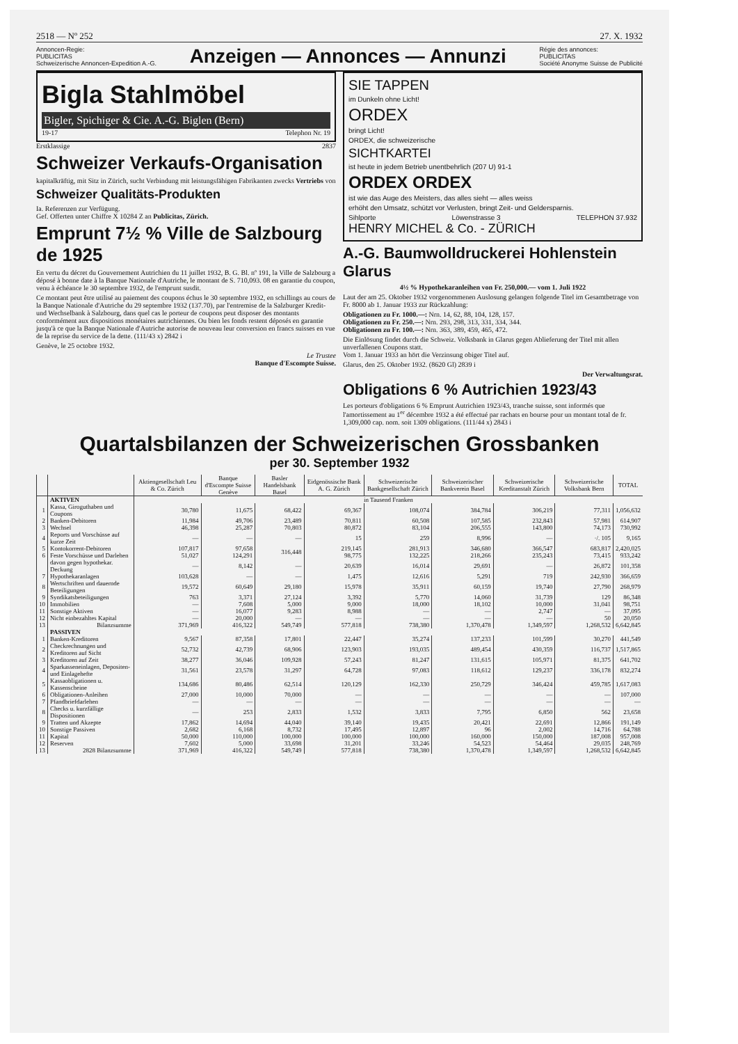2518 — Nº 252 27. X. 1932
Annoncen-Regie:
PUBLICITAS
Schweizerische Annoncen-Expedition A.-G.
Anzeigen — Annonces — Annunzi
Régie des annonces:
PUBLICITAS
Société Anonyme Suisse de Publicité
Bigla Stahlmöbel
Bigler, Spichiger & Cie. A.-G. Biglen (Bern)
19-17 Telephon Nr. 19
Erstklassige 2837
Schweizer Verkaufs-Organisation
kapitalkräftig, mit Sitz in Zürich, sucht Verbindung mit leistungsfähigen Fabrikanten zwecks Vertriebs von
Schweizer Qualitäts-Produkten
Ia. Referenzen zur Verfügung.
Gef. Offerten unter Chiffre X 10284 Z an Publicitas, Zürich.
Emprunt 7½ % Ville de Salzbourg de 1925
En vertu du décret du Gouvernement Autrichien du 11 juillet 1932, B. G. Bl. nº 191, la Ville de Salzbourg a déposé à bonne date à la Banque Nationale d'Autriche, le montant de S. 710,093. 08 en garantie du coupon, venu à échéance le 30 septembre 1932, de l'emprunt susdit.
Ce montant peut être utilisé au paiement des coupons échus le 30 septembre 1932, en schillings au cours de la Banque Nationale d'Autriche du 29 septembre 1932 (137.70), par l'entremise de la Salzburger Kredit- und Wechselbank à Salzbourg, dans quel cas le porteur de coupons peut disposer des montants conformément aux dispositions monétaires autrichiennes. Ou bien les fonds restent déposés en garantie jusqu'à ce que la Banque Nationale d'Autriche autorise de nouveau leur conversion en francs suisses en vue de la reprise du service de la dette. (111/43 x) 2842 i
Genève, le 25 octobre 1932.
Le Trustee
Banque d'Escompte Suisse.
SIE TAPPEN
im Dunkeln ohne Licht!
ORDEX
bringt Licht!
ORDEX, die schweizerische
SICHTKARTEI
ist heute in jedem Betrieb unentbehrlich (207 U) 91-1
ORDEX ORDEX
ist wie das Auge des Meisters, das alles sieht — alles weiss
erhöht den Umsatz, schützt vor Verlusten, bringt Zeit- und Geldersparnis.
Sihlporte Löwenstrasse 3 TELEPHON 37.932
HENRY MICHEL & Co. - ZÜRICH
A.-G. Baumwolldruckerei Hohlenstein Glarus
4½ % Hypothekaranleihen von Fr. 250,000.— vom 1. Juli 1922
Laut der am 25. Oktober 1932 vorgenommenen Auslosung gelangen folgende Titel im Gesamtbetrage von Fr. 8000 ab 1. Januar 1933 zur Rückzahlung:
Obligationen zu Fr. 1000.—: Nrn. 14, 62, 88, 104, 128, 157.
Obligationen zu Fr. 250.—: Nrn. 293, 298, 313, 331, 334, 344.
Obligationen zu Fr. 100.—: Nrn. 363, 389, 459, 465, 472.
Die Einlösung findet durch die Schweiz. Volksbank in Glarus gegen Ablieferung der Titel mit allen unverfallenen Coupons statt.
Vom 1. Januar 1933 an hört die Verzinsung obiger Titel auf.
Glarus, den 25. Oktober 1932. (8620 Gl) 2839 i
Der Verwaltungsrat.
Obligations 6 % Autrichien 1923/43
Les porteurs d'obligations 6 % Emprunt Autrichien 1923/43, tranche suisse, sont informés que l'amortissement au 1<sup>er</sup> décembre 1932 a été effectué par rachats en bourse pour un montant total de fr. 1,309,000 cap. nom. soit 1309 obligations. (111/44 x) 2843 i
Quartalsbilanzen der Schweizerischen Grossbanken
per 30. September 1932
| | | Aktiengesellschaft Leu & Co. Zürich | Banque d'Escompte Suisse Genève | Basler Handelsbank Basel | Eidgenössische Bank A. G. Zürich | Schweizerische Bankgesellschaft Zürich | Schweizerischer Bankverein Basel | Schweizerische Kreditanstalt Zürich | Schweizerische Volksbank Bern | TOTAL |
| --- | --- | --- | --- | --- | --- | --- | --- | --- | --- | --- |
| | AKTIVEN | in Tausend Franken | | | | | | | | |
| 1 | Kassa, Giroguthaben und Coupons | 30,780 | 11,675 | 68,422 | 69,367 | 108,074 | 384,784 | 306,219 | 77,311 | 1,056,632 |
| 2 | Banken-Debitoren | 11,984 | 49,706 | 23,489 | 70,811 | 60,508 | 107,585 | 232,843 | 57,981 | 614,907 |
| 3 | Wechsel | 46,398 | 25,287 | 70,803 | 80,872 | 83,104 | 206,555 | 143,800 | 74,173 | 730,992 |
| 4 | Reports und Vorschüsse auf kurze Zeit | — | — | — | 15 | 259 | 8,996 | — | ·/. 105 | 9,165 |
| 5 | Kontokorrent-Debitoren | 107,817 | 97,658 | 316,448 | 219,145 | 281,913 | 346,680 | 366,547 | 683,817 | 2,420,025 |
| 6 | Feste Vorschüsse und Darlehen | 51,027 | 124,291 | | 98,775 | 132,225 | 218,266 | 235,243 | 73,415 | 933,242 |
| | davon gegen hypothekar. Deckung | — | 8,142 | — | 20,639 | 16,014 | 29,691 | — | 26,872 | 101,358 |
| 7 | Hypothekaranlagen | 103,628 | — | — | 1,475 | 12,616 | 5,291 | 719 | 242,930 | 366,659 |
| 8 | Wertschriften und dauernde Beteiligungen | 19,572 | 60,649 | 29,180 | 15,978 | 35,911 | 60,159 | 19,740 | 27,790 | 268,979 |
| 9 | Syndikatsbeteiligungen | 763 | 3,371 | 27,124 | 3,392 | 5,770 | 14,060 | 31,739 | 129 | 86,348 |
| 10 | Immobilien | — | 7,608 | 5,000 | 9,000 | 18,000 | 18,102 | 10,000 | 31,041 | 98,751 |
| 11 | Sonstige Aktiven | — | 16,077 | 9,283 | 8,988 | — | — | 2,747 | — | 37,095 |
| 12 | Nicht einbezahltes Kapital | — | 20,000 | — | — | — | — | — | 50 | 20,050 |
| 13 | Bilanzsumme | 371,969 | 416,322 | 549,749 | 577,818 | 738,380 | 1,370,478 | 1,349,597 | 1,268,532 | 6,642,845 |
| | PASSIVEN | | | | | | | | | |
| 1 | Banken-Kreditoren | 9,567 | 87,358 | 17,801 | 22,447 | 35,274 | 137,233 | 101,599 | 30,270 | 441,549 |
| 2 | Checkrechnungen und Kreditoren auf Sicht | 52,732 | 42,739 | 68,906 | 123,903 | 193,035 | 489,454 | 430,359 | 116,737 | 1,517,865 |
| 3 | Kreditoren auf Zeit | 38,277 | 36,046 | 109,928 | 57,243 | 81,247 | 131,615 | 105,971 | 81,375 | 641,702 |
| 4 | Sparkasseneinlagen, Depositen- und Einlagehefte | 31,561 | 23,578 | 31,297 | 64,728 | 97,083 | 118,612 | 129,237 | 336,178 | 832,274 |
| 5 | Kassaobligationen u. Kassenscheine | 134,686 | 80,486 | 62,514 | 120,129 | 162,330 | 250,729 | 346,424 | 459,785 | 1,617,083 |
| 6 | Obligationen-Anleihen | 27,000 | 10,000 | 70,000 | — | — | — | — | — | 107,000 |
| 7 | Pfandbriefdarlehen | — | — | — | — | — | — | — | — | — |
| 8 | Checks u. kurzfällige Dispositionen | — | 253 | 2,833 | 1,532 | 3,833 | 7,795 | 6,850 | 562 | 23,658 |
| 9 | Tratten und Akzepte | 17,862 | 14,694 | 44,040 | 39,140 | 19,435 | 20,421 | 22,691 | 12,866 | 191,149 |
| 10 | Sonstige Passiven | 2,682 | 6,168 | 8,732 | 17,495 | 12,897 | 96 | 2,002 | 14,716 | 64,788 |
| 11 | Kapital | 50,000 | 110,000 | 100,000 | 100,000 | 100,000 | 160,000 | 150,000 | 187,008 | 957,008 |
| 12 | Reserven | 7,602 | 5,000 | 33,698 | 31,201 | 33,246 | 54,523 | 54,464 | 29,035 | 248,769 |
| 13 | 2828 Bilanzsumme | 371,969 | 416,322 | 549,749 | 577,818 | 738,380 | 1,370,478 | 1,349,597 | 1,268,532 | 6,642,845 |